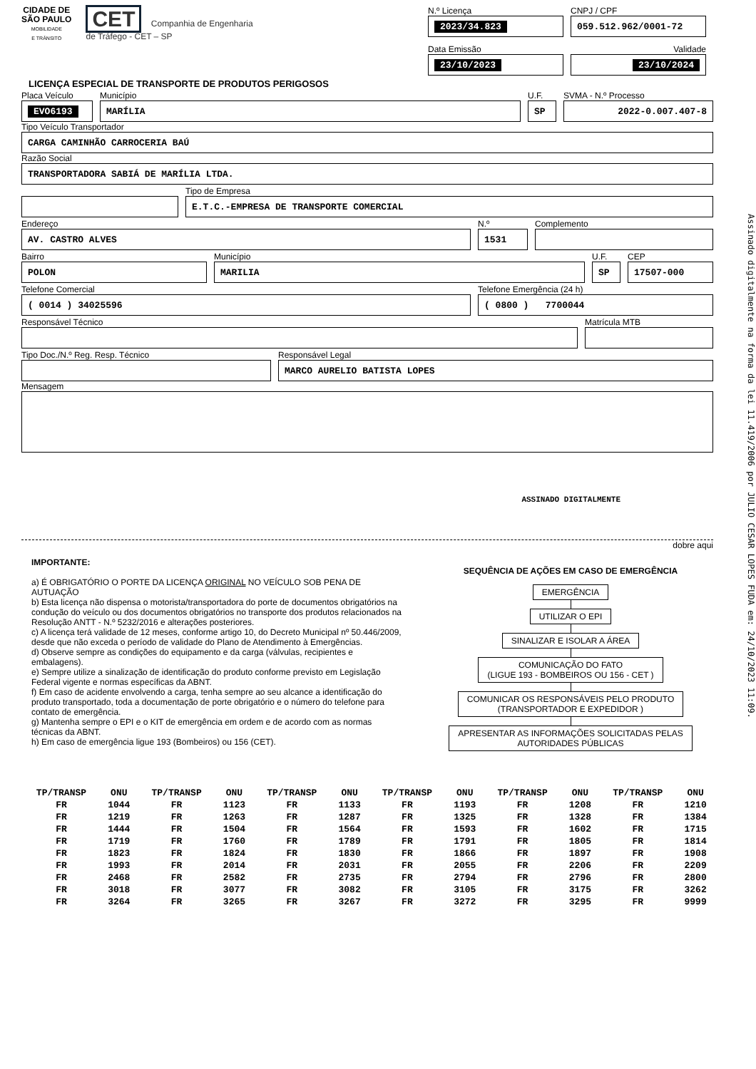CIDADE DE
SÃO PAULO
MOBILIDADE
E TRÂNSITO
CET Companhia de Engenharia
de Tráfego - CET – SP
N.º Licença
2023/34.823
CNPJ / CPF
059.512.962/0001-72
Data Emissão
23/10/2023
Validade
23/10/2024
LICENÇA ESPECIAL DE TRANSPORTE DE PRODUTOS PERIGOSOS
Placa Veículo
EVO6193
Município
MARÍLIA
U.F.
SP
SVMA - N.º Processo
2022-0.007.407-8
Tipo Veículo Transportador
CARGA CAMINHÃO CARROCERIA BAÚ
Razão Social
TRANSPORTADORA SABIÁ DE MARÍLIA LTDA.
Tipo de Empresa
E.T.C.-EMPRESA DE TRANSPORTE COMERCIAL
Endereço
AV. CASTRO ALVES
N.º
1531
Complemento
Bairro
POLON
Município
MARILIA
U.F.
SP
CEP
17507-000
Telefone Comercial
( 0014 ) 34025596
Telefone Emergência (24 h)
( 0800 ) 7700044
Responsável Técnico Matrícula MTB
Tipo Doc./N.º Reg. Resp. Técnico Responsável Legal
MARCO AURELIO BATISTA LOPES
Mensagem
ASSINADO DIGITALMENTE
dobre aqui
IMPORTANTE:
a) É OBRIGATÓRIO O PORTE DA LICENÇA ORIGINAL NO VEÍCULO SOB PENA DE AUTUAÇÃO
b) Esta licença não dispensa o motorista/transportadora do porte de documentos obrigatórios na condução do veículo ou dos documentos obrigatórios no transporte dos produtos relacionados na Resolução ANTT - N.º 5232/2016 e alterações posteriores.
c) A licença terá validade de 12 meses, conforme artigo 10, do Decreto Municipal nº 50.446/2009, desde que não exceda o período de validade do Plano de Atendimento à Emergências.
d) Observe sempre as condições do equipamento e da carga (válvulas, recipientes e embalagens).
e) Sempre utilize a sinalização de identificação do produto conforme previsto em Legislação Federal vigente e normas específicas da ABNT.
f) Em caso de acidente envolvendo a carga, tenha sempre ao seu alcance a identificação do produto transportado, toda a documentação de porte obrigatório e o número do telefone para contato de emergência.
g) Mantenha sempre o EPI e o KIT de emergência em ordem e de acordo com as normas técnicas da ABNT.
h) Em caso de emergência ligue 193 (Bombeiros) ou 156 (CET).
SEQUÊNCIA DE AÇÕES EM CASO DE EMERGÊNCIA
EMERGÊNCIA UTILIZAR O EPI SINALIZAR E ISOLAR A ÁREA
COMUNICAÇÃO DO FATO
(LIGUE 193 - BOMBEIROS OU 156 - CET )
COMUNICAR OS RESPONSÁVEIS PELO PRODUTO
(TRANSPORTADOR E EXPEDIDOR )
APRESENTAR AS INFORMAÇÕES SOLICITADAS PELAS
AUTORIDADES PÚBLICAS
| TP/TRANSP | ONU | TP/TRANSP | ONU | TP/TRANSP | ONU | TP/TRANSP | ONU | TP/TRANSP | ONU | TP/TRANSP | ONU |
| --- | --- | --- | --- | --- | --- | --- | --- | --- | --- | --- | --- |
| FR | 1044 | FR | 1123 | FR | 1133 | FR | 1193 | FR | 1208 | FR | 1210 |
| FR | 1219 | FR | 1263 | FR | 1287 | FR | 1325 | FR | 1328 | FR | 1384 |
| FR | 1444 | FR | 1504 | FR | 1564 | FR | 1593 | FR | 1602 | FR | 1715 |
| FR | 1719 | FR | 1760 | FR | 1789 | FR | 1791 | FR | 1805 | FR | 1814 |
| FR | 1823 | FR | 1824 | FR | 1830 | FR | 1866 | FR | 1897 | FR | 1908 |
| FR | 1993 | FR | 2014 | FR | 2031 | FR | 2055 | FR | 2206 | FR | 2209 |
| FR | 2468 | FR | 2582 | FR | 2735 | FR | 2794 | FR | 2796 | FR | 2800 |
| FR | 3018 | FR | 3077 | FR | 3082 | FR | 3105 | FR | 3175 | FR | 3262 |
| FR | 3264 | FR | 3265 | FR | 3267 | FR | 3272 | FR | 3295 | FR | 9999 |
Assinado digitalmente na forma da lei 11.419/2006 por JULIO CESAR LOPES FUDA em: 24/10/2023 11:09.